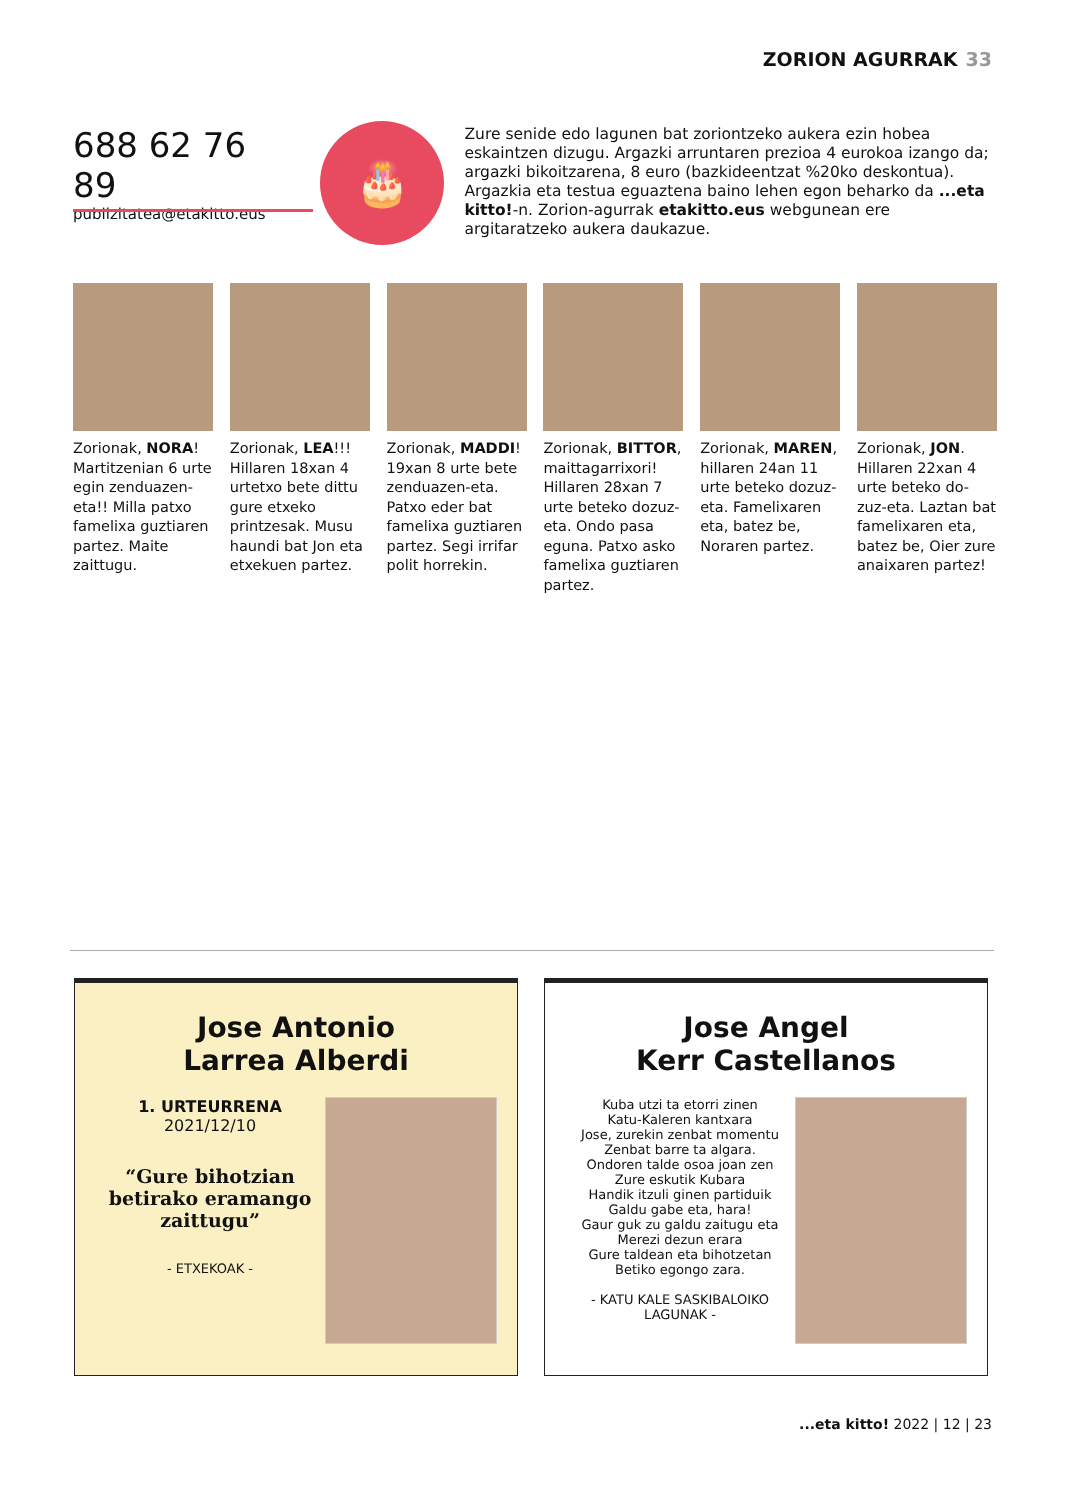ZORION AGURRAK 33
688 62 76 89
publizitatea@etakitto.eus
🎂
Zure senide edo lagunen bat zoriontzeko aukera ezin hobea eskaintzen dizugu. Argazki arruntaren prezioa 4 eurokoa izango da; argazki bikoitzarena, 8 euro (bazkideentzat %20ko deskontua). Argazkia eta testua eguaztena baino lehen egon beharko da ...eta kitto!-n. Zorion-agurrak etakitto.eus webgunean ere argitaratzeko aukera daukazue.
Zorionak, NORA! Martitzenian 6 urte egin zenduazen-eta!! Milla patxo famelixa guztiaren partez. Maite zaittugu.
Zorionak, LEA!!! Hillaren 18xan 4 urtetxo bete dittu gure etxeko printzesak. Musu haundi bat Jon eta etxekuen partez.
Zorionak, MADDI! 19xan 8 urte bete zenduazen-eta. Patxo eder bat famelixa guztiaren partez. Segi irrifar polit horrekin.
Zorionak, BITTOR, maittagarrixori! Hillaren 28xan 7 urte beteko dozuz-eta. Ondo pasa eguna. Patxo asko famelixa guztiaren partez.
Zorionak, MAREN, hillaren 24an 11 urte beteko dozuz-eta. Famelixaren eta, batez be, Noraren partez.
Zorionak, JON. Hillaren 22xan 4 urte beteko do-zuz-eta. Laztan bat famelixaren eta, batez be, Oier zure anaixaren partez!
Jose Antonio
Larrea Alberdi
1. URTEURRENA
2021/12/10
“Gure bihotzian betirako eramango zaittugu”
- ETXEKOAK -
Jose Angel
Kerr Castellanos
Kuba utzi ta etorri zinen
Katu-Kaleren kantxara
Jose, zurekin zenbat momentu
Zenbat barre ta algara.
Ondoren talde osoa joan zen
Zure eskutik Kubara
Handik itzuli ginen partiduik
Galdu gabe eta, hara!
Gaur guk zu galdu zaitugu eta
Merezi dezun erara
Gure taldean eta bihotzetan
Betiko egongo zara.
- KATU KALE SASKIBALOIKO LAGUNAK -
...eta kitto! 2022 | 12 | 23